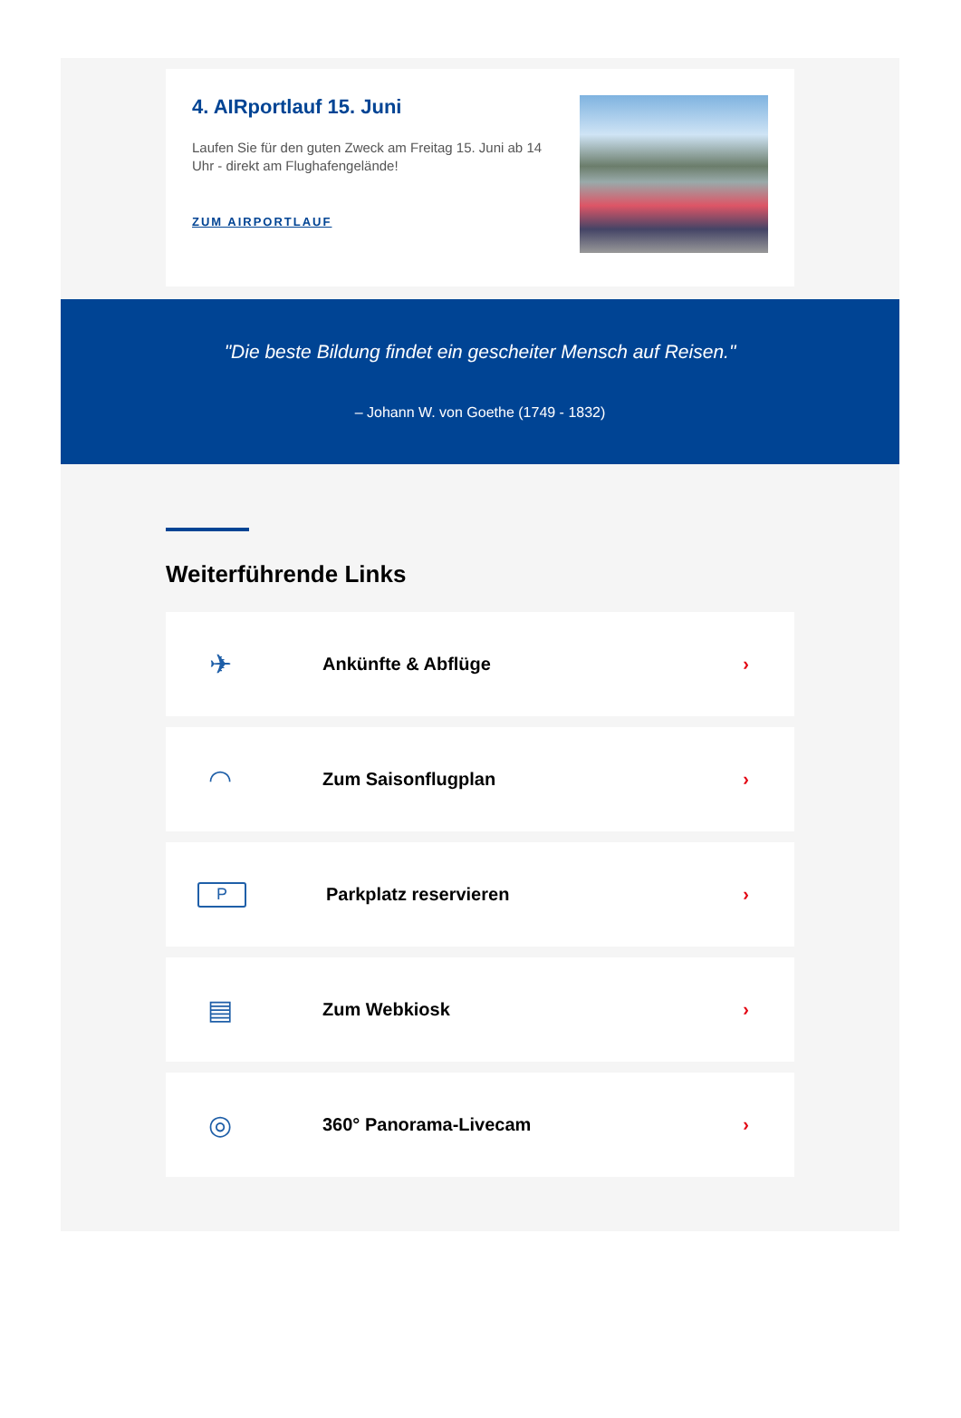4. AIRportlauf 15. Juni
Laufen Sie für den guten Zweck am Freitag 15. Juni ab 14 Uhr - direkt am Flughafengelände!
ZUM AIRPORTLAUF
"Die beste Bildung findet ein gescheiter Mensch auf Reisen."
– Johann W. von Goethe (1749 - 1832)
Weiterführende Links
✈
Ankünfte & Abflüge ›
◠
Zum Saisonflugplan ›
P
Parkplatz reservieren ›
▤
Zum Webkiosk ›
◎
360° Panorama-Livecam ›